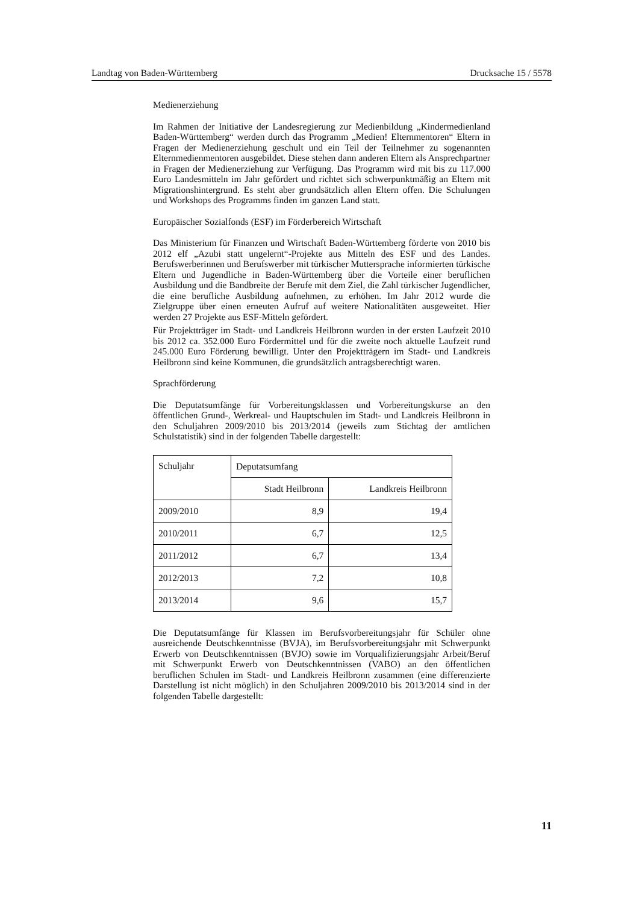Landtag von Baden-Württemberg Drucksache 15 / 5578
Medienerziehung
Im Rahmen der Initiative der Landesregierung zur Medienbildung „Kindermedienland Baden-Württemberg“ werden durch das Programm „Medien! Elternmentoren“ Eltern in Fragen der Medienerziehung geschult und ein Teil der Teilnehmer zu sogenannten Elternmedienmentoren ausgebildet. Diese stehen dann anderen Eltern als Ansprechpartner in Fragen der Medienerziehung zur Verfügung. Das Programm wird mit bis zu 117.000 Euro Landesmitteln im Jahr gefördert und richtet sich schwerpunktmäßig an Eltern mit Migrationshintergrund. Es steht aber grundsätzlich allen Eltern offen. Die Schulungen und Workshops des Programms finden im ganzen Land statt.
Europäischer Sozialfonds (ESF) im Förderbereich Wirtschaft
Das Ministerium für Finanzen und Wirtschaft Baden-Württemberg förderte von 2010 bis 2012 elf „Azubi statt ungelernt“-Projekte aus Mitteln des ESF und des Landes. Berufswerberinnen und Berufswerber mit türkischer Muttersprache informierten türkische Eltern und Jugendliche in Baden-Württemberg über die Vorteile einer beruflichen Ausbildung und die Bandbreite der Berufe mit dem Ziel, die Zahl türkischer Jugendlicher, die eine berufliche Ausbildung aufnehmen, zu erhöhen. Im Jahr 2012 wurde die Zielgruppe über einen erneuten Aufruf auf weitere Nationalitäten ausgeweitet. Hier werden 27 Projekte aus ESF-Mitteln gefördert.
Für Projektträger im Stadt- und Landkreis Heilbronn wurden in der ersten Laufzeit 2010 bis 2012 ca. 352.000 Euro Fördermittel und für die zweite noch aktuelle Laufzeit rund 245.000 Euro Förderung bewilligt. Unter den Projektträgern im Stadt- und Landkreis Heilbronn sind keine Kommunen, die grundsätzlich antragsberechtigt waren.
Sprachförderung
Die Deputatsumfänge für Vorbereitungsklassen und Vorbereitungskurse an den öffentlichen Grund-, Werkreal- und Hauptschulen im Stadt- und Landkreis Heilbronn in den Schuljahren 2009/2010 bis 2013/2014 (jeweils zum Stichtag der amtlichen Schulstatistik) sind in der folgenden Tabelle dargestellt:
| Schuljahr | Deputatsumfang | |
| --- | --- | --- |
| | Stadt Heilbronn | Landkreis Heilbronn |
| 2009/2010 | 8,9 | 19,4 |
| 2010/2011 | 6,7 | 12,5 |
| 2011/2012 | 6,7 | 13,4 |
| 2012/2013 | 7,2 | 10,8 |
| 2013/2014 | 9,6 | 15,7 |
Die Deputatsumfänge für Klassen im Berufsvorbereitungsjahr für Schüler ohne ausreichende Deutschkenntnisse (BVJA), im Berufsvorbereitungsjahr mit Schwerpunkt Erwerb von Deutschkenntnissen (BVJO) sowie im Vorqualifizierungsjahr Arbeit/Beruf mit Schwerpunkt Erwerb von Deutschkenntnissen (VABO) an den öffentlichen beruflichen Schulen im Stadt- und Landkreis Heilbronn zusammen (eine differenzierte Darstellung ist nicht möglich) in den Schuljahren 2009/2010 bis 2013/2014 sind in der folgenden Tabelle dargestellt:
11